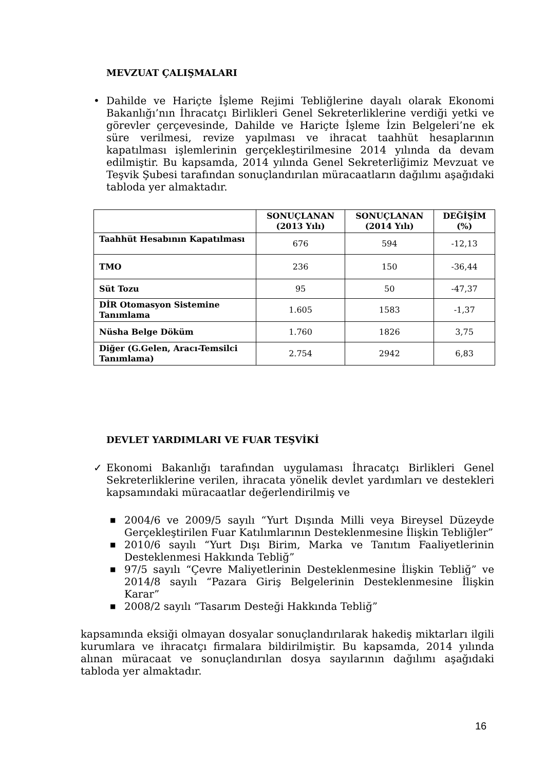MEVZUAT ÇALIŞMALARI
• Dahilde ve Hariçte İşleme Rejimi Tebliğlerine dayalı olarak Ekonomi Bakanlığı’nın İhracatçı Birlikleri Genel Sekreterliklerine verdiği yetki ve görevler çerçevesinde, Dahilde ve Hariçte İşleme İzin Belgeleri’ne ek süre verilmesi, revize yapılması ve ihracat taahhüt hesaplarının kapatılması işlemlerinin gerçekleştirilmesine 2014 yılında da devam edilmiştir. Bu kapsamda, 2014 yılında Genel Sekreterliğimiz Mevzuat ve Teşvik Şubesi tarafından sonuçlandırılan müracaatların dağılımı aşağıdaki tabloda yer almaktadır.
| | SONUÇLANAN (2013 Yılı) | SONUÇLANAN (2014 Yılı) | DEĞİŞİM (%) |
| --- | --- | --- | --- |
| Taahhüt Hesabının Kapatılması | 676 | 594 | -12,13 |
| TMO | 236 | 150 | -36,44 |
| Süt Tozu | 95 | 50 | -47,37 |
| DİR Otomasyon Sistemine Tanımlama | 1.605 | 1583 | -1,37 |
| Nüsha Belge Döküm | 1.760 | 1826 | 3,75 |
| Diğer (G.Gelen, Aracı-Temsilci Tanımlama) | 2.754 | 2942 | 6,83 |
DEVLET YARDIMLARI VE FUAR TEŞVİKİ
✓ Ekonomi Bakanlığı tarafından uygulaması İhracatçı Birlikleri Genel Sekreterliklerine verilen, ihracata yönelik devlet yardımları ve destekleri kapsamındaki müracaatlar değerlendirilmiş ve
■
2004/6 ve 2009/5 sayılı “Yurt Dışında Milli veya Bireysel Düzeyde Gerçekleştirilen Fuar Katılımlarının Desteklenmesine İlişkin Tebliğler”
■
2010/6 sayılı “Yurt Dışı Birim, Marka ve Tanıtım Faaliyetlerinin Desteklenmesi Hakkında Tebliğ”
■
97/5 sayılı “Çevre Maliyetlerinin Desteklenmesine İlişkin Tebliğ” ve 2014/8 sayılı “Pazara Giriş Belgelerinin Desteklenmesine İlişkin Karar”
■
2008/2 sayılı “Tasarım Desteği Hakkında Tebliğ”
kapsamında eksiği olmayan dosyalar sonuçlandırılarak hakediş miktarları ilgili kurumlara ve ihracatçı firmalara bildirilmiştir. Bu kapsamda, 2014 yılında alınan müracaat ve sonuçlandırılan dosya sayılarının dağılımı aşağıdaki tabloda yer almaktadır.
16